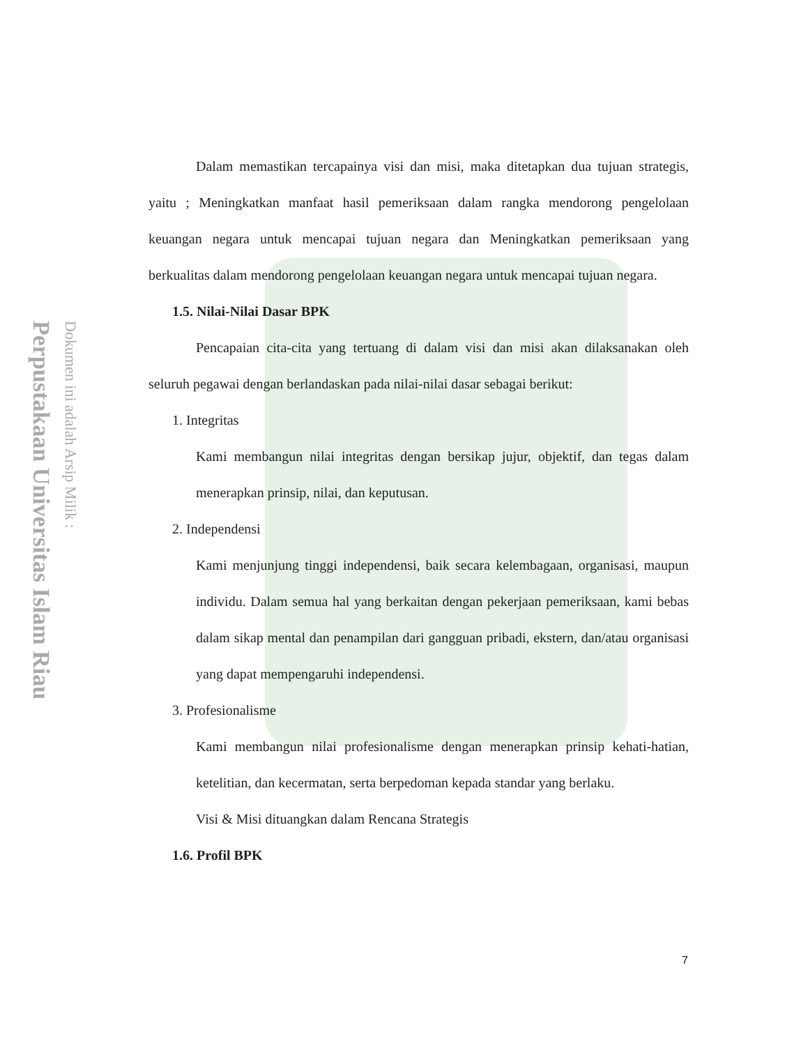Perpustakaan Universitas Islam Riau
Dokumen ini adalah Arsip Milik :
Dalam memastikan tercapainya visi dan misi, maka ditetapkan dua tujuan strategis, yaitu ; Meningkatkan manfaat hasil pemeriksaan dalam rangka mendorong pengelolaan keuangan negara untuk mencapai tujuan negara dan Meningkatkan pemeriksaan yang berkualitas dalam mendorong pengelolaan keuangan negara untuk mencapai tujuan negara.
1.5. Nilai-Nilai Dasar BPK
Pencapaian cita-cita yang tertuang di dalam visi dan misi akan dilaksanakan oleh seluruh pegawai dengan berlandaskan pada nilai-nilai dasar sebagai berikut:
1. Integritas
Kami membangun nilai integritas dengan bersikap jujur, objektif, dan tegas dalam menerapkan prinsip, nilai, dan keputusan.
2. Independensi
Kami menjunjung tinggi independensi, baik secara kelembagaan, organisasi, maupun individu. Dalam semua hal yang berkaitan dengan pekerjaan pemeriksaan, kami bebas dalam sikap mental dan penampilan dari gangguan pribadi, ekstern, dan/atau organisasi yang dapat mempengaruhi independensi.
3. Profesionalisme
Kami membangun nilai profesionalisme dengan menerapkan prinsip kehati-hatian, ketelitian, dan kecermatan, serta berpedoman kepada standar yang berlaku.
Visi & Misi dituangkan dalam Rencana Strategis
1.6. Profil BPK
7